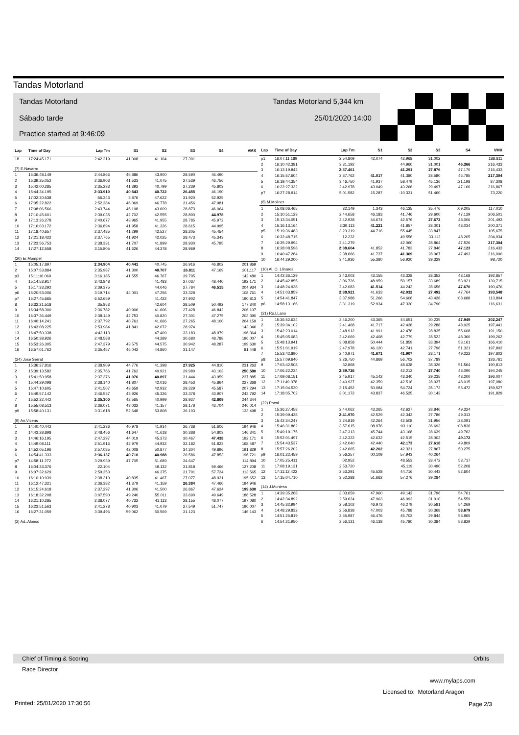Tandas Motorland
Tandas Motorland Tandas Motorland 5,344 km
Sábado tarde 25/01/2020 14:00
Practice started at 9:46:09
| Lap | Time of Day | Lap Tm | S1 | S2 | S3 | S4 | VMX |
| --- | --- | --- | --- | --- | --- | --- | --- |
| 18 | 17:24:45.171 | 2:42.219 | 41.008 | 41.104 | 27.391 | | |
| (7) E.Navarro | | | | | | | |
| 1 | 15:36:48.149 | 2:44.866 | 45.886 | 43.900 | 28.590 | 46.490 | |
| 2 | 15:39:25.052 | 2:36.903 | 41.533 | 41.075 | 27.539 | 46.756 | |
| 3 | 15:42:00.285 | 2:35.233 | 41.392 | 40.799 | 27.239 | 45.803 | |
| 4 | 15:44:34.195 | 2:33.910 | 40.543 | 40.722 | 26.455 | 46.190 | |
| 5 | 17:02:30.538 | :56.343 | 3.876 | 47.622 | 31.920 | 52.925 | |
| 6 | 17:05:22.822 | 2:52.284 | 46.069 | 46.778 | 31.456 | 47.981 | |
| 7 | 17:08:06.566 | 2:43.744 | 45.198 | 43.609 | 28.873 | 46.064 | |
| 8 | 17:10:45.601 | 2:39.035 | 42.702 | 42.555 | 28.800 | 44.978 | |
| 9 | 17:13:26.278 | 2:40.677 | 43.965 | 41.955 | 28.785 | 45.972 | |
| 10 | 17:16:03.172 | 2:36.894 | 41.958 | 41.326 | 28.615 | 44.995 | |
| 11 | 17:18:40.657 | 2:37.485 | 41.299 | 42.527 | 28.205 | 45.454 | |
| 12 | 17:21:18.422 | 2:37.765 | 41.924 | 42.025 | 28.473 | 45.343 | |
| 13 | 17:23:56.753 | 2:38.331 | 41.707 | 41.899 | 28.930 | 45.795 | |
| 14 | 17:27:12.558 | 3:15.805 | 41.626 | 44.278 | 28.969 | | |
| (20) Er.Mompel | | | | | | | |
| 1 | 15:05:17.897 | 2:34.904 | 40.441 | 40.745 | 26.916 | 46.802 | 201,869 |
| 2 | 15:07:53.884 | 2:35.987 | 41.300 | 40.707 | 26.811 | 47.169 | 201,117 |
| p3 | 15:11:10.069 | 3:16.185 | 41.555 | 46.767 | 39.795 | | 142,480 |
| 4 | 15:14:53.917 | 3:43.848 | | 41.483 | 27.037 | 48.440 | 192,171 |
| 5 | 15:17:33.292 | 2:39.375 | | 44.046 | 27.784 | 46.515 | 204,934 |
| p6 | 15:20:53.006 | 3:19.714 | 44.001 | 47.256 | 33.328 | | 108,761 |
| p7 | 15:27:45.665 | 6:52.659 | | 41.422 | 27.902 | | 190,813 |
| 8 | 16:32:21.518 | :35.853 | | 42.604 | 28.509 | 50.492 | 177,340 |
| 9 | 16:34:58.300 | 2:36.782 | 40.906 | 41.606 | 27.428 | 46.842 | 206,107 |
| 10 | 16:37:36.449 | 2:38.149 | 42.753 | 40.820 | 27.301 | 47.275 | 203,390 |
| 11 | 16:40:14.241 | 2:37.792 | 40.761 | 41.666 | 27.265 | 48.100 | 204,159 |
| 12 | 16:43:08.225 | 2:53.984 | 41.841 | 42.072 | 28.974 | | 143,046 |
| 13 | 16:47:50.338 | 4:42.113 | | 47.409 | 33.183 | 48.979 | 196,364 |
| 14 | 16:50:38.926 | 2:48.588 | | 44.289 | 30.680 | 48.788 | 196,007 |
| 15 | 16:53:26.305 | 2:47.379 | 43.575 | 44.575 | 30.942 | 48.287 | 199,630 |
| 16 | 16:57:01.762 | 3:35.457 | 46.042 | 44.860 | 31.147 | | 81,448 |
| (24) Jose Serrat | | | | | | | |
| 1 | 15:36:37.816 | 2:38.909 | 44.776 | 41.398 | 27.925 | 44.810 | 231,263 |
| 2 | 15:39:13.582 | 2:35.766 | 41.762 | 40.921 | 29.980 | 43.103 | 250,580 |
| 3 | 15:41:50.958 | 2:37.376 | 41.076 | 40.897 | 31.444 | 43.959 | 237,885 |
| 4 | 15:44:29.098 | 2:38.140 | 41.807 | 42.016 | 28.453 | 45.864 | 227,368 |
| 5 | 15:47:10.605 | 2:41.507 | 43.659 | 42.932 | 29.329 | 45.587 | 207,294 |
| 6 | 15:49:57.142 | 2:46.537 | 43.926 | 45.326 | 33.378 | 43.907 | 243,792 |
| 7 | 15:52:32.442 | 2:35.300 | 42.565 | 40.999 | 28.927 | 42.809 | 244,344 |
| 8 | 15:55:08.513 | 2:36.071 | 43.032 | 41.157 | 28.178 | 43.704 | 246,014 |
| p9 | 15:58:40.131 | 3:31.618 | 52.648 | 53.808 | 36.103 | | 133,498 |
| (9) An.Vicens | | | | | | | |
| 1 | 14:40:40.442 | 2:41.236 | 40.978 | 41.914 | 26.738 | 51.606 | 194,946 |
| 2 | 14:43:28.898 | 2:48.456 | 41.647 | 41.618 | 30.388 | 54.803 | 146,341 |
| 3 | 14:46:16.195 | 2:47.297 | 44.019 | 45.373 | 30.467 | 47.438 | 192,171 |
| 4 | 14:49:08.111 | 2:51.916 | 42.979 | 44.932 | 32.182 | 51.823 | 168,487 |
| 5 | 14:52:05.196 | 2:57.085 | 42.008 | 50.877 | 34.304 | 49.896 | 191,829 |
| 6 | 14:54:41.333 | 2:36.137 | 40.710 | 40.988 | 26.586 | 47.853 | 196,721 |
| p7 | 14:58:11.272 | 3:29.939 | 47.705 | 51.689 | 34.647 | | 114,894 |
| 8 | 16:04:33.376 | :22.104 | | 49.132 | 31.818 | 59.466 | 127,208 |
| 9 | 16:07:32.629 | 2:59.253 | | 46.375 | 31.791 | 57.724 | 113,565 |
| 10 | 16:10:10.939 | 2:38.310 | 40.835 | 41.467 | 27.077 | 48.931 | 195,652 |
| 11 | 16:12:47.321 | 2:36.382 | 41.379 | 41.159 | 26.384 | 47.460 | 194,946 |
| 12 | 16:15:24.618 | 2:37.297 | 41.306 | 41.500 | 26.867 | 47.624 | 199,630 |
| 13 | 16:18:32.208 | 3:07.590 | 49.240 | 55.011 | 33.690 | 49.649 | 186,528 |
| 14 | 16:21:10.285 | 2:38.077 | 40.732 | 41.113 | 28.155 | 48.077 | 197,080 |
| 15 | 16:23:51.563 | 2:41.278 | 40.903 | 41.079 | 27.549 | 51.747 | 196,007 |
| 16 | 16:27:31.059 | 3:39.496 | 59.062 | 50.569 | 31.123 | | 146,143 |
| (2) Ad..Alonso | | | | | | | |
| Lap | Time of Day | Lap Tm | S1 | S2 | S3 | S4 | VMX |
| --- | --- | --- | --- | --- | --- | --- | --- |
| p1 | 16:07:11.189 | 2:54.809 | 42.074 | 42.968 | 31.002 | | 188,811 |
| 2 | 16:10:42.381 | 3:31.192 | | 44.960 | 31.001 | 46.366 | 216,433 |
| 3 | 16:13:19.842 | 2:37.461 | | 41.291 | 27.876 | 47.170 | 216,433 |
| 4 | 16:15:57.604 | 2:37.762 | 41.017 | 41.380 | 28.580 | 46.785 | 217,304 |
| 5 | 16:19:44.354 | 3:46.750 | 41.937 | 58.479 | 45.136 | :21.198 | 87,308 |
| 6 | 16:22:27.332 | 2:42.978 | 43.049 | 43.266 | 29.497 | 47.166 | 216,867 |
| p7 | 16:27:28.914 | 5:01.582 | 15.287 | :10.331 | 51.460 | | 73,220 |
| (8) M.Moliner | | | | | | | |
| 1 | 15:08:06.465 | :32.149 | 1.343 | 46.125 | 35.476 | :09.205 | 117,010 |
| 2 | 15:10:51.123 | 2:44.658 | 46.183 | 41.746 | 29.600 | 47.129 | 206,501 |
| 3 | 15:13:34.051 | 2:42.928 | 44.674 | 42.576 | 27.672 | 48.006 | 201,493 |
| 4 | 15:16:13.164 | 2:39.113 | 41.221 | 41.857 | 28.001 | 48.034 | 200,371 |
| p5 | 15:19:36.483 | 3:23.319 | 44.716 | 55.445 | 33.847 | | 105,675 |
| 6 | 16:32:48.715 | :12.232 | | 49.556 | 33.112 | 48.205 | 204,934 |
| 7 | 16:35:29.994 | 2:41.279 | | 42.060 | 28.864 | 47.526 | 217,304 |
| 8 | 16:38:08.598 | 2:38.604 | 41.852 | 41.783 | 27.846 | 47.123 | 216,433 |
| 9 | 16:40:47.264 | 2:38.666 | 41.737 | 41.369 | 28.067 | 47.493 | 216,000 |
| 10 | 16:44:29.200 | 3:41.936 | 55.380 | 56.920 | 39.329 | | 98,720 |
| (10) Al. O. Llinares | | | | | | | |
| 1 | 14:42:36.129 | 2:43.003 | 43.155 | 43.328 | 28.352 | 48.168 | 192,857 |
| 2 | 14:45:42.855 | 3:06.726 | 48.959 | 50.157 | 33.689 | 53.921 | 139,715 |
| 3 | 14:48:24.938 | 2:42.083 | 41.514 | 44.243 | 28.656 | 47.670 | 190,476 |
| 4 | 14:51:03.859 | 2:38.921 | 41.633 | 42.032 | 27.492 | 47.764 | 193,548 |
| 5 | 14:54:41.847 | 3:37.988 | 51.266 | 54.606 | 43.428 | :08.688 | 113,804 |
| p6 | 14:58:13.166 | 3:31.319 | 52.934 | 47.330 | 34.790 | | 116,631 |
| (21) Ro.LLano | | | | | | | |
| 1 | 15:36:52.634 | 2:46.200 | 43.365 | 44.651 | 30.235 | 47.949 | 202,247 |
| 2 | 15:39:34.102 | 2:41.468 | 41.717 | 42.438 | 29.288 | 48.025 | 197,441 |
| 3 | 15:42:23.014 | 2:48.912 | 41.991 | 42.478 | 28.835 | 55.608 | 191,150 |
| 4 | 15:45:05.083 | 2:42.069 | 42.408 | 42.779 | 28.522 | 48.360 | 199,262 |
| 5 | 15:48:13.941 | 3:08.858 | 50.444 | 51.859 | 33.394 | 53.161 | 166,410 |
| 6 | 15:51:01.919 | 2:47.978 | 46.120 | 42.741 | 27.796 | 51.321 | 197,802 |
| 7 | 15:53:42.890 | 2:40.971 | 41.671 | 41.907 | 28.171 | 49.222 | 197,802 |
| p8 | 15:57:09.640 | 3:26.750 | 44.869 | 56.702 | 37.789 | | 126,761 |
| 9 | 17:03:42.508 | :32.868 | | 48.638 | 38.026 | 51.564 | 190,813 |
| 10 | 17:06:22.234 | 2:39.726 | | 42.212 | 27.740 | 48.090 | 194,245 |
| 11 | 17:09:08.151 | 2:45.917 | 45.142 | 43.340 | 29.235 | 48.200 | 196,007 |
| 12 | 17:11:49.078 | 2:40.927 | 42.359 | 42.516 | 28.037 | 48.015 | 197,080 |
| 13 | 17:15:04.530 | 3:15.452 | 50.084 | 54.724 | 35.172 | 55.472 | 159,527 |
| 14 | 17:18:05.702 | 3:01.172 | 43.837 | 46.525 | 30.143 | | 191,829 |
| (22) Pacal | | | | | | | |
| 1 | 15:36:27.458 | 2:44.062 | 43.265 | 42.627 | 28.846 | 49.324 | |
| 2 | 15:39:09.428 | 2:41.970 | 42.529 | 42.342 | 27.786 | 49.313 | |
| 3 | 15:42:34.247 | 3:24.819 | 42.264 | 42.508 | 31.956 | :28.091 | |
| 4 | 15:46:31.862 | 3:57.615 | 08.976 | :03.110 | 36.693 | :08.836 | |
| 5 | 15:49:19.175 | 2:47.313 | 45.744 | 43.168 | 28.639 | 49.762 | |
| 6 | 15:52:01.497 | 2:42.322 | 42.632 | 42.515 | 28.003 | 49.172 | |
| 7 | 15:54:43.537 | 2:42.040 | 42.440 | 42.173 | 27.618 | 49.809 | |
| 8 | 15:57:26.202 | 2:42.665 | 42.202 | 42.321 | 27.867 | 50.275 | |
| p9 | 16:01:22.459 | 3:56.257 | 00.109 | 57.943 | 40.264 | | |
| 10 | 17:05:25.411 | :02.952 | | 48.553 | 33.472 | 53.717 | |
| 11 | 17:08:19.131 | 2:53.720 | | 45.119 | 30.490 | 52.208 | |
| 12 | 17:11:12.422 | 2:53.291 | 45.528 | 44.716 | 30.443 | 52.604 | |
| 13 | 17:15:04.710 | 3:52.288 | 51.662 | 57.276 | 39.284 | | |
| (14) J.Muniesa | | | | | | | |
| 1 | 14:39:35.268 | 3:03.659 | 47.960 | 49.142 | 31.796 | 54.761 | |
| 2 | 14:42:34.892 | 2:59.624 | 47.963 | 46.092 | 31.010 | 54.559 | |
| 3 | 14:45:32.994 | 2:58.102 | 46.973 | 46.279 | 30.581 | 54.269 | |
| 4 | 14:48:29.832 | 2:56.838 | 47.003 | 45.788 | 30.368 | 53.679 | |
| 5 | 14:51:25.819 | 2:55.987 | 46.476 | 45.702 | 29.844 | 53.965 | |
| 6 | 14:54:21.950 | 2:56.131 | 46.138 | 45.780 | 30.384 | 53.829 | |
Chief of Timing & Scoring Orbits
Race Director
www.mylaps.com
Licensed to: Motorland Aragon
Printed: 25/01/2020 17:30:56 Page 2/3